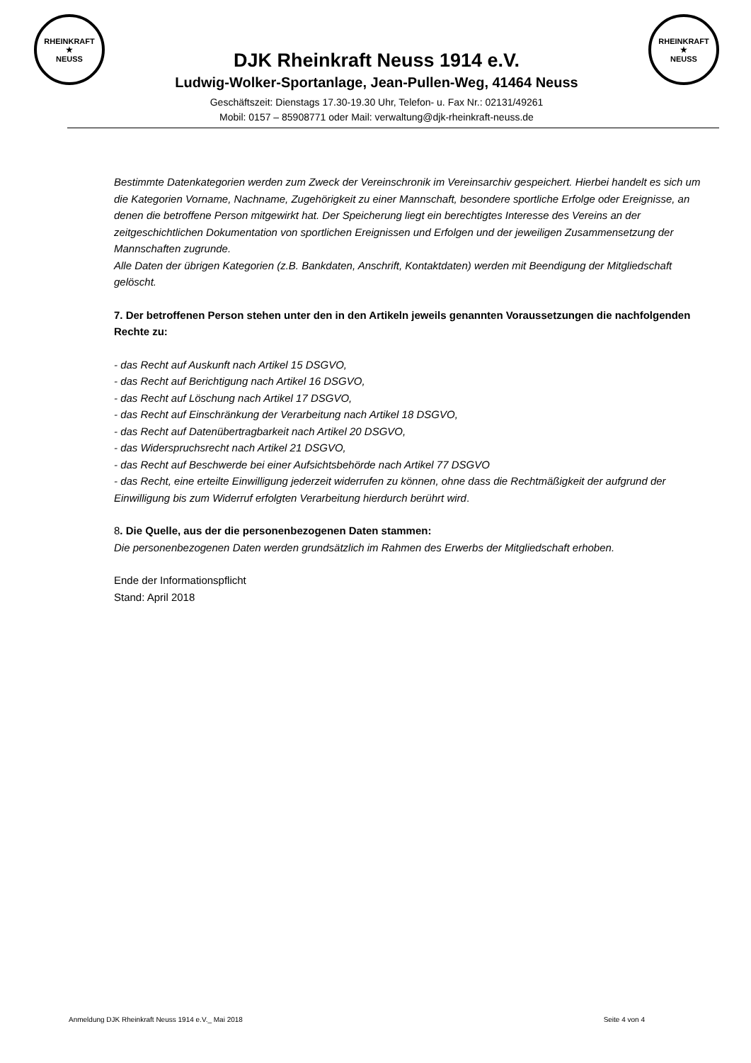RHEINKRAFT
★
NEUSS
DJK Rheinkraft Neuss 1914 e.V.
Ludwig-Wolker-Sportanlage, Jean-Pullen-Weg, 41464 Neuss
Geschäftszeit: Dienstags 17.30-19.30 Uhr, Telefon- u. Fax Nr.: 02131/49261
Mobil: 0157 – 85908771 oder Mail: verwaltung@djk-rheinkraft-neuss.de
RHEINKRAFT
★
NEUSS
Bestimmte Datenkategorien werden zum Zweck der Vereinschronik im Vereinsarchiv gespeichert. Hierbei handelt es sich um die Kategorien Vorname, Nachname, Zugehörigkeit zu einer Mannschaft, besondere sportliche Erfolge oder Ereignisse, an denen die betroffene Person mitgewirkt hat. Der Speicherung liegt ein berechtigtes Interesse des Vereins an der zeitgeschichtlichen Dokumentation von sportlichen Ereignissen und Erfolgen und der jeweiligen Zusammensetzung der Mannschaften zugrunde.
Alle Daten der übrigen Kategorien (z.B. Bankdaten, Anschrift, Kontaktdaten) werden mit Beendigung der Mitgliedschaft gelöscht.
7. Der betroffenen Person stehen unter den in den Artikeln jeweils genannten Voraussetzungen die nachfolgenden Rechte zu:
- das Recht auf Auskunft nach Artikel 15 DSGVO,
- das Recht auf Berichtigung nach Artikel 16 DSGVO,
- das Recht auf Löschung nach Artikel 17 DSGVO,
- das Recht auf Einschränkung der Verarbeitung nach Artikel 18 DSGVO,
- das Recht auf Datenübertragbarkeit nach Artikel 20 DSGVO,
- das Widerspruchsrecht nach Artikel 21 DSGVO,
- das Recht auf Beschwerde bei einer Aufsichtsbehörde nach Artikel 77 DSGVO
- das Recht, eine erteilte Einwilligung jederzeit widerrufen zu können, ohne dass die Rechtmäßigkeit der aufgrund der Einwilligung bis zum Widerruf erfolgten Verarbeitung hierdurch berührt wird.
8. Die Quelle, aus der die personenbezogenen Daten stammen:
Die personenbezogenen Daten werden grundsätzlich im Rahmen des Erwerbs der Mitgliedschaft erhoben.
Ende der Informationspflicht
Stand: April 2018
Anmeldung DJK Rheinkraft Neuss 1914 e.V._ Mai 2018 Seite 4 von 4